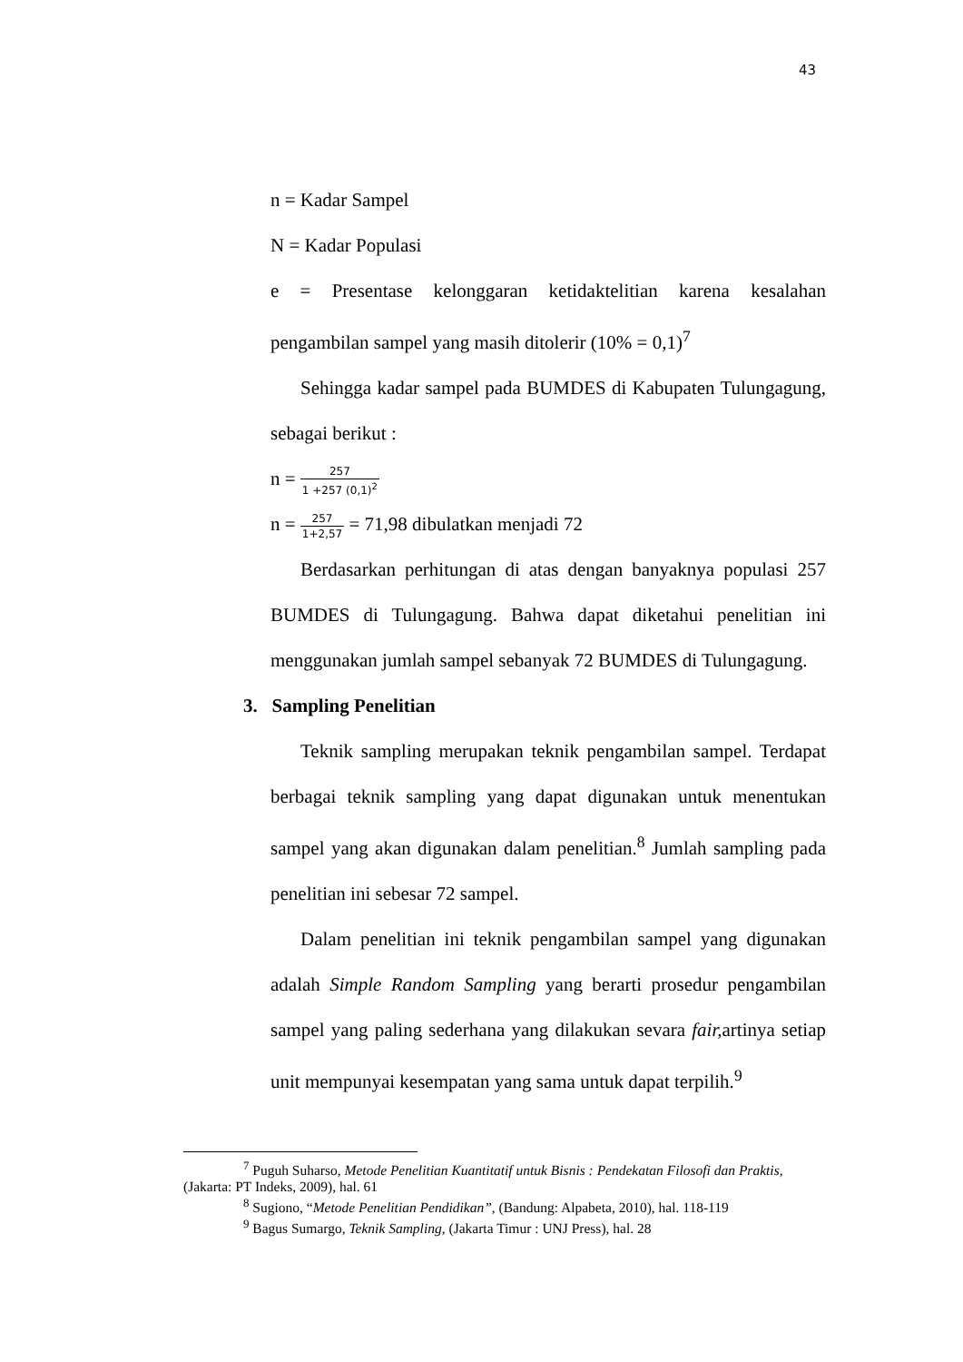43
n = Kadar Sampel
N = Kadar Populasi
e = Presentase kelonggaran ketidaktelitian karena kesalahan pengambilan sampel yang masih ditolerir (10% = 0,1)<sup>7</sup>
Sehingga kadar sampel pada BUMDES di Kabupaten Tulungagung, sebagai berikut :
n = 257 1 +257 (0,1)<sup>2</sup>
n = 257 1+2,57 = 71,98 dibulatkan menjadi 72
Berdasarkan perhitungan di atas dengan banyaknya populasi 257 BUMDES di Tulungagung. Bahwa dapat diketahui penelitian ini menggunakan jumlah sampel sebanyak 72 BUMDES di Tulungagung.
3. Sampling Penelitian
Teknik sampling merupakan teknik pengambilan sampel. Terdapat berbagai teknik sampling yang dapat digunakan untuk menentukan sampel yang akan digunakan dalam penelitian.<sup>8</sup> Jumlah sampling pada penelitian ini sebesar 72 sampel.
Dalam penelitian ini teknik pengambilan sampel yang digunakan adalah Simple Random Sampling yang berarti prosedur pengambilan sampel yang paling sederhana yang dilakukan sevara fair, artinya setiap unit mempunyai kesempatan yang sama untuk dapat terpilih.<sup>9</sup>
<sup>7</sup> Puguh Suharso, Metode Penelitian Kuantitatif untuk Bisnis : Pendekatan Filosofi dan Praktis, (Jakarta: PT Indeks, 2009), hal. 61
<sup>8</sup> Sugiono, “Metode Penelitian Pendidikan”, (Bandung: Alpabeta, 2010), hal. 118-119
<sup>9</sup> Bagus Sumargo, Teknik Sampling, (Jakarta Timur : UNJ Press), hal. 28